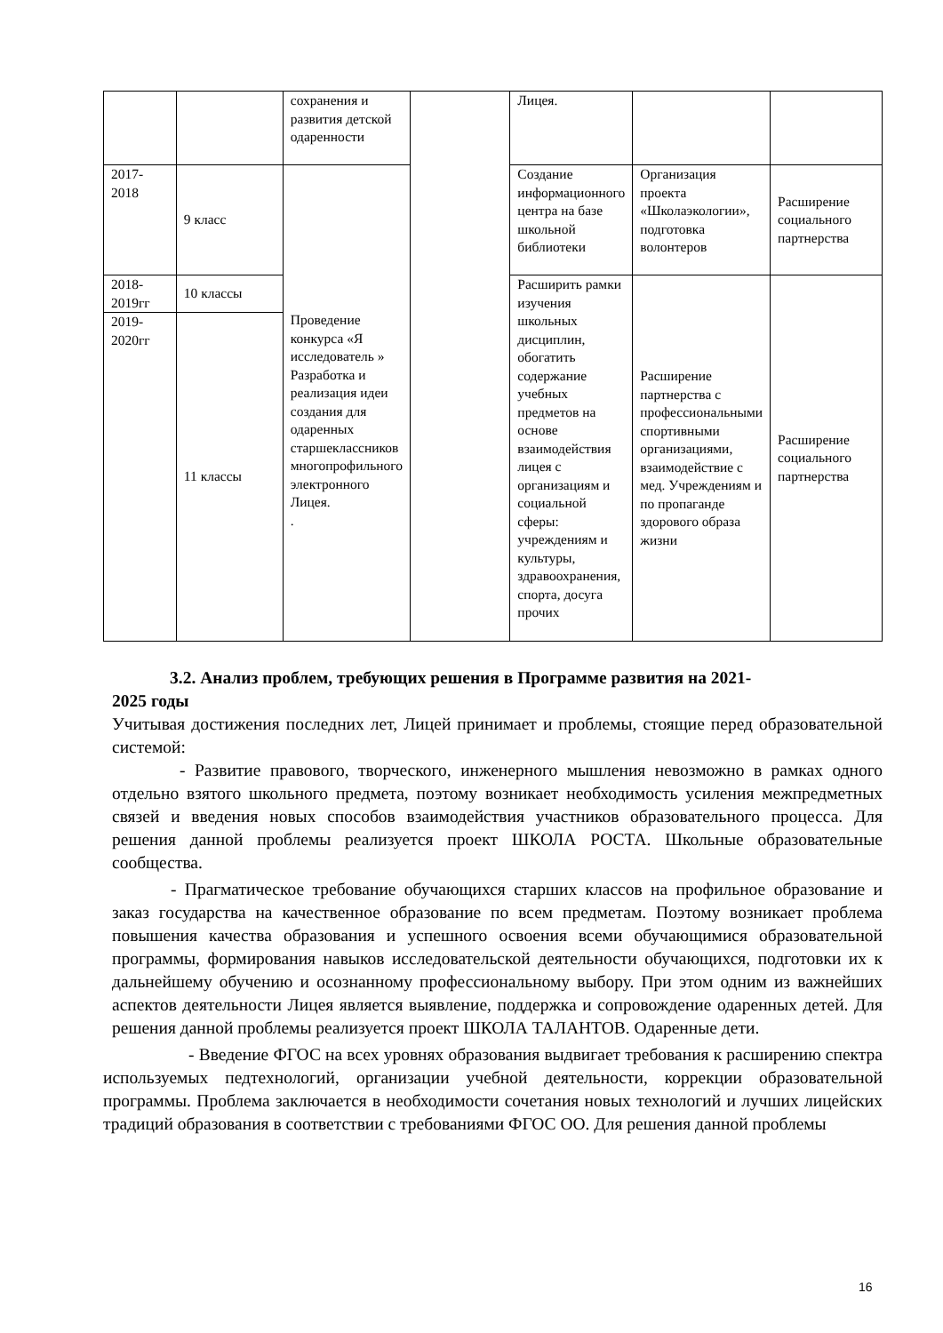| | | сохранения и развития детской одаренности | | Лицея. | | |
| 2017- 2018 | 9 класс | Проведение конкурса «Я исследователь » Разработка и реализация идеи создания для одаренных старшеклассников многопрофильного электронного Лицея. . | | Создание информационного центра на базе школьной библиотеки | Организация проекта «Школаэкологии», подготовка волонтеров | Расширение социального партнерства |
| 2018- 2019гг | 10 классы | | | Расширить рамки изучения школьных дисциплин, обогатить содержание учебных предметов на основе взаимодействия лицея с организациям и социальной сферы: учреждениям и культуры, здравоохранения, спорта, досуга прочих | Расширение партнерства с профессиональными спортивными организациями, взаимодействие с мед. Учреждениям и по пропаганде здорового образа жизни | Расширение социального партнерства |
| 2019- 2020гг | 11 классы | | | | | |
3.2. Анализ проблем, требующих решения в Программе развития на 2021-
2025 годы
Учитывая достижения последних лет, Лицей принимает и проблемы, стоящие перед образовательной системой:
- Развитие правового, творческого, инженерного мышления невозможно в рамках одного отдельно взятого школьного предмета, поэтому возникает необходимость усиления межпредметных связей и введения новых способов взаимодействия участников образовательного процесса. Для решения данной проблемы реализуется проект ШКОЛА РОСТА. Школьные образовательные сообщества.
- Прагматическое требование обучающихся старших классов на профильное образование и заказ государства на качественное образование по всем предметам. Поэтому возникает проблема повышения качества образования и успешного освоения всеми обучающимися образовательной программы, формирования навыков исследовательской деятельности обучающихся, подготовки их к дальнейшему обучению и осознанному профессиональному выбору. При этом одним из важнейших аспектов деятельности Лицея является выявление, поддержка и сопровождение одаренных детей. Для решения данной проблемы реализуется проект ШКОЛА ТАЛАНТОВ. Одаренные дети.
- Введение ФГОС на всех уровнях образования выдвигает требования к расширению спектра используемых педтехнологий, организации учебной деятельности, коррекции образовательной программы. Проблема заключается в необходимости сочетания новых технологий и лучших лицейских традиций образования в соответствии с требованиями ФГОС ОО. Для решения данной проблемы
16